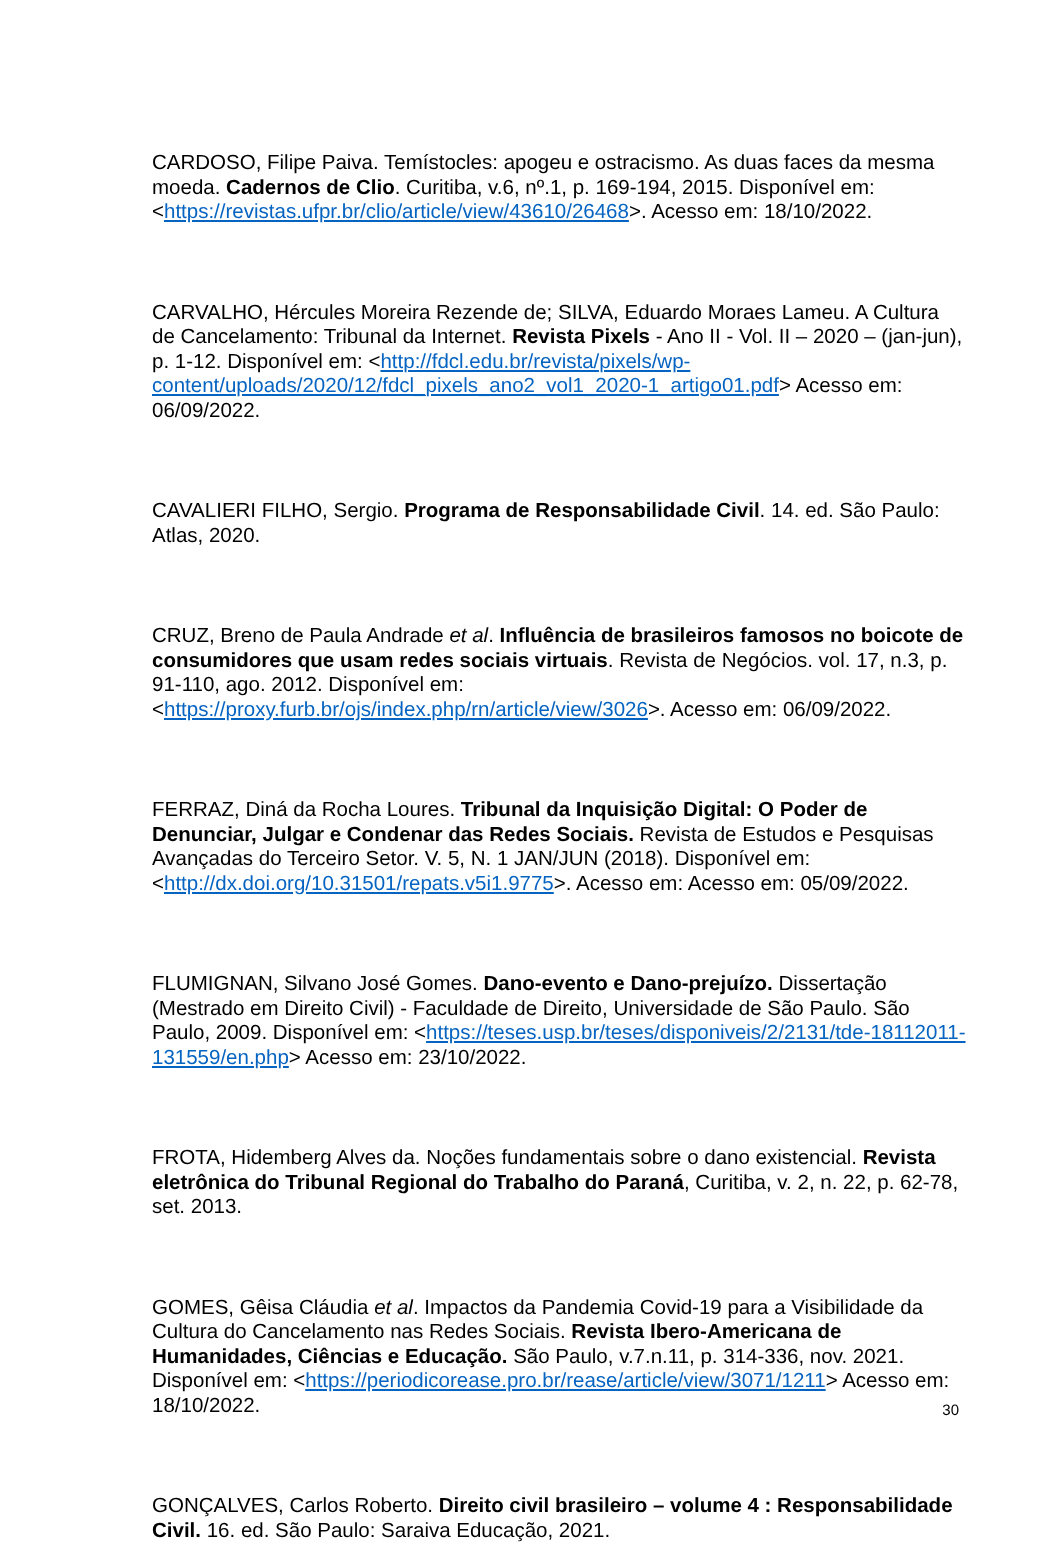CARDOSO, Filipe Paiva. Temístocles: apogeu e ostracismo. As duas faces da mesma moeda. Cadernos de Clio. Curitiba, v.6, nº.1, p. 169-194, 2015. Disponível em: <https://revistas.ufpr.br/clio/article/view/43610/26468>. Acesso em: 18/10/2022.
CARVALHO, Hércules Moreira Rezende de; SILVA, Eduardo Moraes Lameu. A Cultura de Cancelamento: Tribunal da Internet. Revista Pixels - Ano II - Vol. II – 2020 – (jan-jun), p. 1-12. Disponível em: <http://fdcl.edu.br/revista/pixels/wp-content/uploads/2020/12/fdcl_pixels_ano2_vol1_2020-1_artigo01.pdf> Acesso em: 06/09/2022.
CAVALIERI FILHO, Sergio. Programa de Responsabilidade Civil. 14. ed. São Paulo: Atlas, 2020.
CRUZ, Breno de Paula Andrade et al. Influência de brasileiros famosos no boicote de consumidores que usam redes sociais virtuais. Revista de Negócios. vol. 17, n.3, p. 91-110, ago. 2012. Disponível em: <https://proxy.furb.br/ojs/index.php/rn/article/view/3026>. Acesso em: 06/09/2022.
FERRAZ, Diná da Rocha Loures. Tribunal da Inquisição Digital: O Poder de Denunciar, Julgar e Condenar das Redes Sociais. Revista de Estudos e Pesquisas Avançadas do Terceiro Setor. V. 5, N. 1 JAN/JUN (2018). Disponível em: <http://dx.doi.org/10.31501/repats.v5i1.9775>. Acesso em: Acesso em: 05/09/2022.
FLUMIGNAN, Silvano José Gomes. Dano-evento e Dano-prejuízo. Dissertação (Mestrado em Direito Civil) - Faculdade de Direito, Universidade de São Paulo. São Paulo, 2009. Disponível em: <https://teses.usp.br/teses/disponiveis/2/2131/tde-18112011-131559/en.php> Acesso em: 23/10/2022.
FROTA, Hidemberg Alves da. Noções fundamentais sobre o dano existencial. Revista eletrônica do Tribunal Regional do Trabalho do Paraná, Curitiba, v. 2, n. 22, p. 62-78, set. 2013.
GOMES, Gêisa Cláudia et al. Impactos da Pandemia Covid-19 para a Visibilidade da Cultura do Cancelamento nas Redes Sociais. Revista Ibero-Americana de Humanidades, Ciências e Educação. São Paulo, v.7.n.11, p. 314-336, nov. 2021. Disponível em: <https://periodicorease.pro.br/rease/article/view/3071/1211> Acesso em: 18/10/2022.
GONÇALVES, Carlos Roberto. Direito civil brasileiro – volume 4 : Responsabilidade Civil. 16. ed. São Paulo: Saraiva Educação, 2021.
30